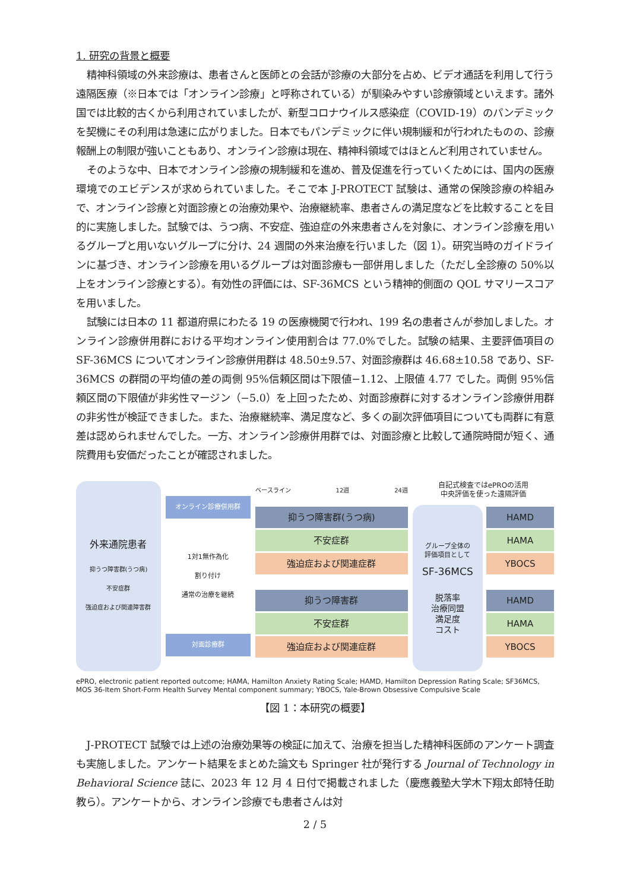1. 研究の背景と概要
精神科領域の外来診療は、患者さんと医師との会話が診療の大部分を占め、ビデオ通話を利用して行う遠隔医療（※日本では「オンライン診療」と呼称されている）が馴染みやすい診療領域といえます。諸外国では比較的古くから利用されていましたが、新型コロナウイルス感染症（COVID-19）のパンデミックを契機にその利用は急速に広がりました。日本でもパンデミックに伴い規制緩和が行われたものの、診療報酬上の制限が強いこともあり、オンライン診療は現在、精神科領域ではほとんど利用されていません。
そのような中、日本でオンライン診療の規制緩和を進め、普及促進を行っていくためには、国内の医療環境でのエビデンスが求められていました。そこで本 J-PROTECT 試験は、通常の保険診療の枠組みで、オンライン診療と対面診療との治療効果や、治療継続率、患者さんの満足度などを比較することを目的に実施しました。試験では、うつ病、不安症、強迫症の外来患者さんを対象に、オンライン診療を用いるグループと用いないグループに分け、24 週間の外来治療を行いました（図 1）。研究当時のガイドラインに基づき、オンライン診療を用いるグループは対面診療も一部併用しました（ただし全診療の 50%以上をオンライン診療とする）。有効性の評価には、SF-36MCS という精神的側面の QOL サマリースコアを用いました。
試験には日本の 11 都道府県にわたる 19 の医療機関で行われ、199 名の患者さんが参加しました。オンライン診療併用群における平均オンライン使用割合は 77.0%でした。試験の結果、主要評価項目の SF-36MCS についてオンライン診療併用群は 48.50±9.57、対面診療群は 46.68±10.58 であり、SF-36MCS の群間の平均値の差の両側 95%信頼区間は下限値−1.12、上限値 4.77 でした。両側 95%信頼区間の下限値が非劣性マージン（−5.0）を上回ったため、対面診療群に対するオンライン診療併用群の非劣性が検証できました。また、治療継続率、満足度など、多くの副次評価項目についても両群に有意差は認められませんでした。一方、オンライン診療併用群では、対面診療と比較して通院時間が短く、通院費用も安価だったことが確認されました。
外来通院患者
抑うつ障害群(うつ病)
不安症群
強迫症および関連障害群
オンライン診療併用群
1対1無作為化
割り付け
通常の治療を継続
対面診療群
ベースライン 12週 24週
抑うつ障害群(うつ病)
不安症群
強迫症および関連症群
抑うつ障害群
不安症群
強迫症および関連症群
自記式検査ではePROの活用
中央評価を使った遠隔評価
グループ全体の
評価項目として
SF-36MCS
脱落率
治療同盟
満足度
コスト
HAMD
HAMA
YBOCS
HAMD
HAMA
YBOCS
ePRO, electronic patient reported outcome; HAMA, Hamilton Anxiety Rating Scale; HAMD, Hamilton Depression Rating Scale; SF36MCS, MOS 36-Item Short-Form Health Survey Mental component summary; YBOCS, Yale-Brown Obsessive Compulsive Scale
【図 1：本研究の概要】
J-PROTECT 試験では上述の治療効果等の検証に加えて、治療を担当した精神科医師のアンケート調査も実施しました。アンケート結果をまとめた論文も Springer 社が発行する Journal of Technology in Behavioral Science 誌に、2023 年 12 月 4 日付で掲載されました（慶應義塾大学木下翔太郎特任助教ら）。アンケートから、オンライン診療でも患者さんは対
2 / 5